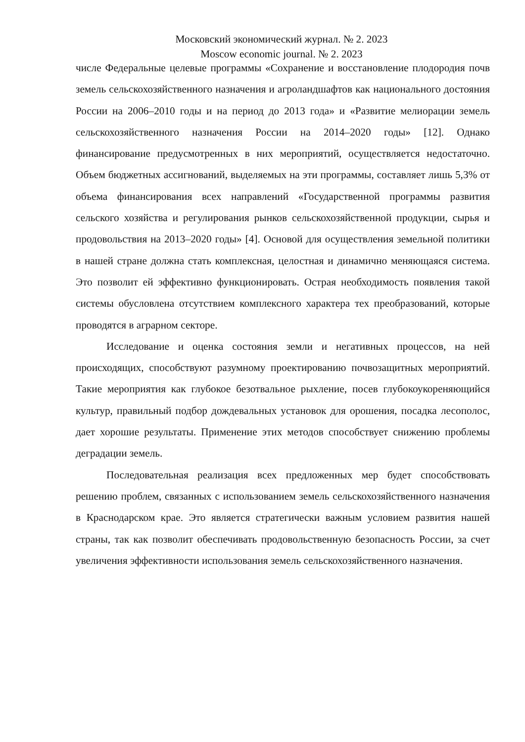Московский экономический журнал. № 2. 2023
Moscow economic journal. № 2. 2023
числе Федеральные целевые программы «Сохранение и восстановление плодородия почв земель сельскохозяйственного назначения и агроландшафтов как национального достояния России на 2006–2010 годы и на период до 2013 года» и «Развитие мелиорации земель сельскохозяйственного назначения России на 2014–2020 годы» [12]. Однако финансирование предусмотренных в них мероприятий, осуществляется недостаточно. Объем бюджетных ассигнований, выделяемых на эти программы, составляет лишь 5,3% от объема финансирования всех направлений «Государственной программы развития сельского хозяйства и регулирования рынков сельскохозяйственной продукции, сырья и продовольствия на 2013–2020 годы» [4]. Основой для осуществления земельной политики в нашей стране должна стать комплексная, целостная и динамично меняющаяся система. Это позволит ей эффективно функционировать. Острая необходимость появления такой системы обусловлена отсутствием комплексного характера тех преобразований, которые проводятся в аграрном секторе.
Исследование и оценка состояния земли и негативных процессов, на ней происходящих, способствуют разумному проектированию почвозащитных мероприятий. Такие мероприятия как глубокое безотвальное рыхление, посев глубокоукореняющийся культур, правильный подбор дождевальных установок для орошения, посадка лесополос, дает хорошие результаты. Применение этих методов способствует снижению проблемы деградации земель.
Последовательная реализация всех предложенных мер будет способствовать решению проблем, связанных с использованием земель сельскохозяйственного назначения в Краснодарском крае. Это является стратегически важным условием развития нашей страны, так как позволит обеспечивать продовольственную безопасность России, за счет увеличения эффективности использования земель сельскохозяйственного назначения.